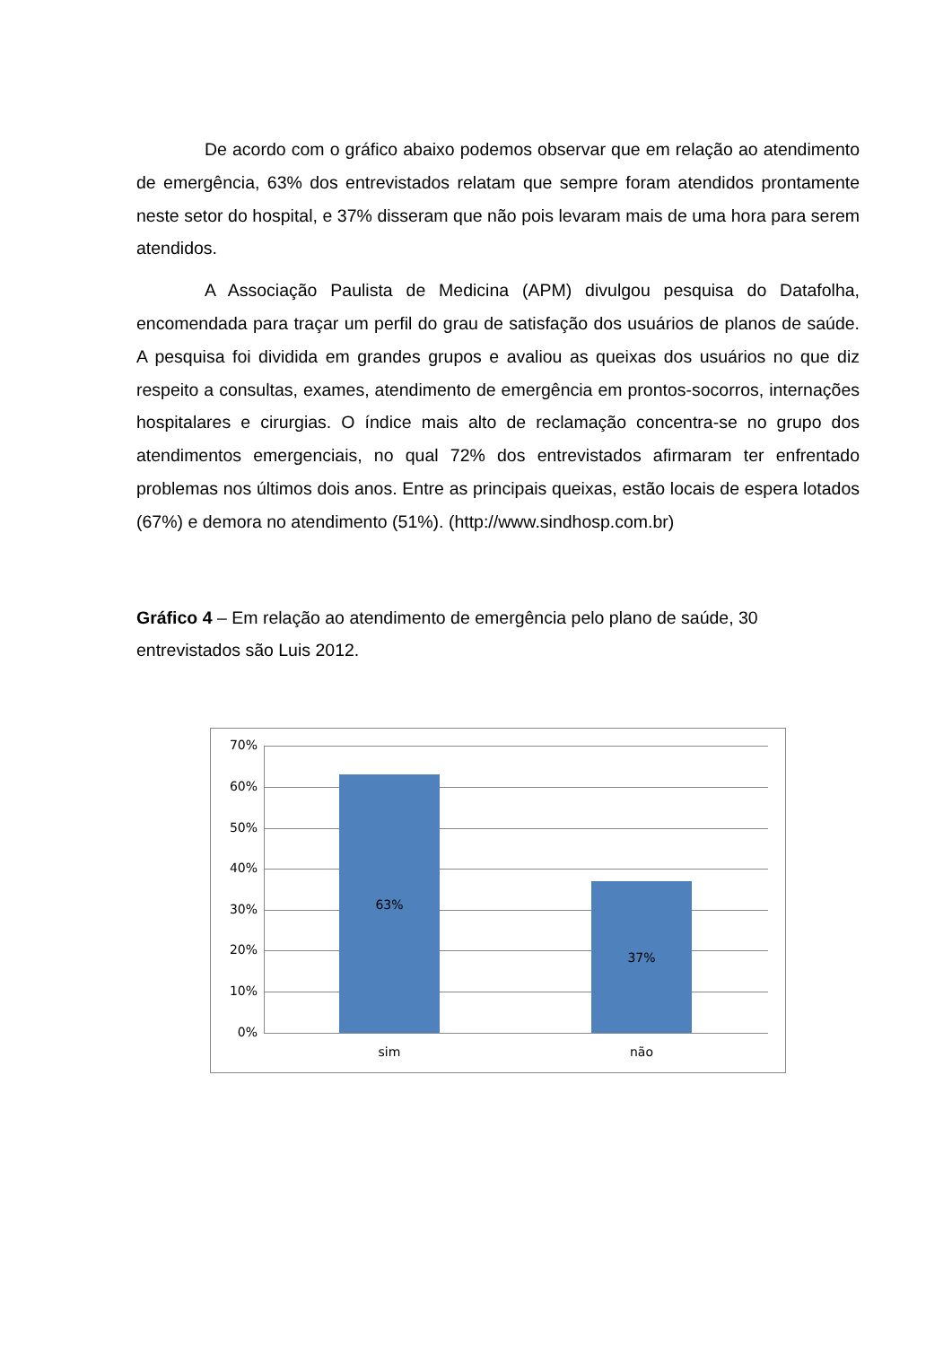De acordo com o gráfico abaixo podemos observar que em relação ao atendimento de emergência, 63% dos entrevistados relatam que sempre foram atendidos prontamente neste setor do hospital, e 37% disseram que não pois levaram mais de uma hora para serem atendidos.
A Associação Paulista de Medicina (APM) divulgou pesquisa do Datafolha, encomendada para traçar um perfil do grau de satisfação dos usuários de planos de saúde. A pesquisa foi dividida em grandes grupos e avaliou as queixas dos usuários no que diz respeito a consultas, exames, atendimento de emergência em prontos-socorros, internações hospitalares e cirurgias. O índice mais alto de reclamação concentra-se no grupo dos atendimentos emergenciais, no qual 72% dos entrevistados afirmaram ter enfrentado problemas nos últimos dois anos. Entre as principais queixas, estão locais de espera lotados (67%) e demora no atendimento (51%). (http://www.sindhosp.com.br)
Gráfico 4 – Em relação ao atendimento de emergência pelo plano de saúde, 30 entrevistados são Luis 2012.
70%
60%
50%
40%
30%
20%
10%
0%
63%
37%
sim não